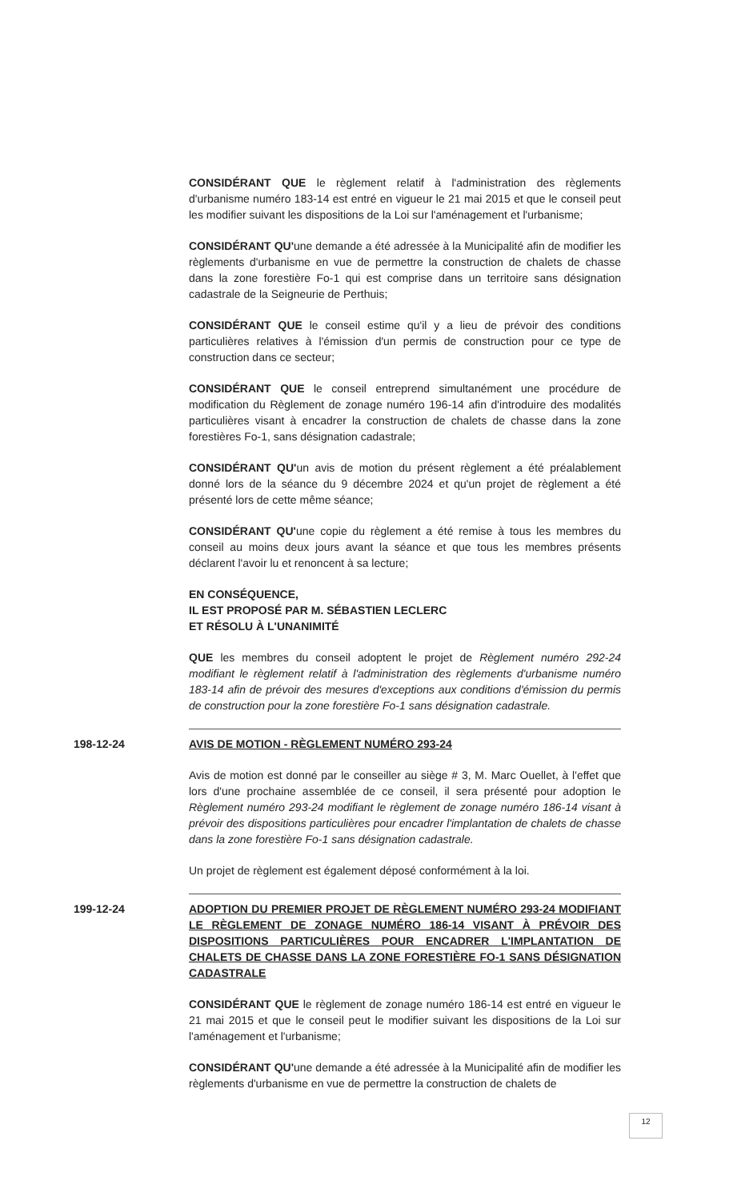CONSIDÉRANT QUE le règlement relatif à l'administration des règlements d'urbanisme numéro 183-14 est entré en vigueur le 21 mai 2015 et que le conseil peut les modifier suivant les dispositions de la Loi sur l'aménagement et l'urbanisme;
CONSIDÉRANT QU'une demande a été adressée à la Municipalité afin de modifier les règlements d'urbanisme en vue de permettre la construction de chalets de chasse dans la zone forestière Fo-1 qui est comprise dans un territoire sans désignation cadastrale de la Seigneurie de Perthuis;
CONSIDÉRANT QUE le conseil estime qu'il y a lieu de prévoir des conditions particulières relatives à l'émission d'un permis de construction pour ce type de construction dans ce secteur;
CONSIDÉRANT QUE le conseil entreprend simultanément une procédure de modification du Règlement de zonage numéro 196-14 afin d'introduire des modalités particulières visant à encadrer la construction de chalets de chasse dans la zone forestières Fo-1, sans désignation cadastrale;
CONSIDÉRANT QU'un avis de motion du présent règlement a été préalablement donné lors de la séance du 9 décembre 2024 et qu'un projet de règlement a été présenté lors de cette même séance;
CONSIDÉRANT QU'une copie du règlement a été remise à tous les membres du conseil au moins deux jours avant la séance et que tous les membres présents déclarent l'avoir lu et renoncent à sa lecture;
EN CONSÉQUENCE,
IL EST PROPOSÉ PAR M. SÉBASTIEN LECLERC
ET RÉSOLU À L'UNANIMITÉ
QUE les membres du conseil adoptent le projet de Règlement numéro 292-24 modifiant le règlement relatif à l'administration des règlements d'urbanisme numéro 183-14 afin de prévoir des mesures d'exceptions aux conditions d'émission du permis de construction pour la zone forestière Fo-1 sans désignation cadastrale.
198-12-24 AVIS DE MOTION - RÈGLEMENT NUMÉRO 293-24
Avis de motion est donné par le conseiller au siège # 3, M. Marc Ouellet, à l'effet que lors d'une prochaine assemblée de ce conseil, il sera présenté pour adoption le Règlement numéro 293-24 modifiant le règlement de zonage numéro 186-14 visant à prévoir des dispositions particulières pour encadrer l'implantation de chalets de chasse dans la zone forestière Fo-1 sans désignation cadastrale.
Un projet de règlement est également déposé conformément à la loi.
199-12-24 ADOPTION DU PREMIER PROJET DE RÈGLEMENT NUMÉRO 293-24 MODIFIANT LE RÈGLEMENT DE ZONAGE NUMÉRO 186-14 VISANT À PRÉVOIR DES DISPOSITIONS PARTICULIÈRES POUR ENCADRER L'IMPLANTATION DE CHALETS DE CHASSE DANS LA ZONE FORESTIÈRE FO-1 SANS DÉSIGNATION CADASTRALE
CONSIDÉRANT QUE le règlement de zonage numéro 186-14 est entré en vigueur le 21 mai 2015 et que le conseil peut le modifier suivant les dispositions de la Loi sur l'aménagement et l'urbanisme;
CONSIDÉRANT QU'une demande a été adressée à la Municipalité afin de modifier les règlements d'urbanisme en vue de permettre la construction de chalets de
12